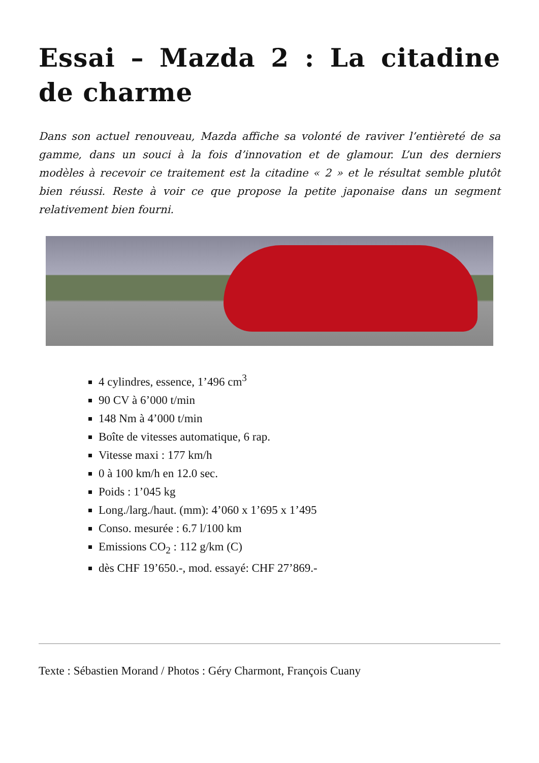Essai – Mazda 2 : La citadine de charme
Dans son actuel renouveau, Mazda affiche sa volonté de raviver l’entièreté de sa gamme, dans un souci à la fois d’innovation et de glamour. L’un des derniers modèles à recevoir ce traitement est la citadine « 2 » et le résultat semble plutôt bien réussi. Reste à voir ce que propose la petite japonaise dans un segment relativement bien fourni.
4 cylindres, essence, 1’496 cm<sup>3</sup>
90 CV à 6’000 t/min
148 Nm à 4’000 t/min
Boîte de vitesses automatique, 6 rap.
Vitesse maxi : 177 km/h
0 à 100 km/h en 12.0 sec.
Poids : 1’045 kg
Long./larg./haut. (mm): 4’060 x 1’695 x 1’495
Conso. mesurée : 6.7 l/100 km
Emissions CO<sub>2</sub> : 112 g/km (C)
dès CHF 19’650.-, mod. essayé: CHF 27’869.-
Texte : Sébastien Morand / Photos : Géry Charmont, François Cuany